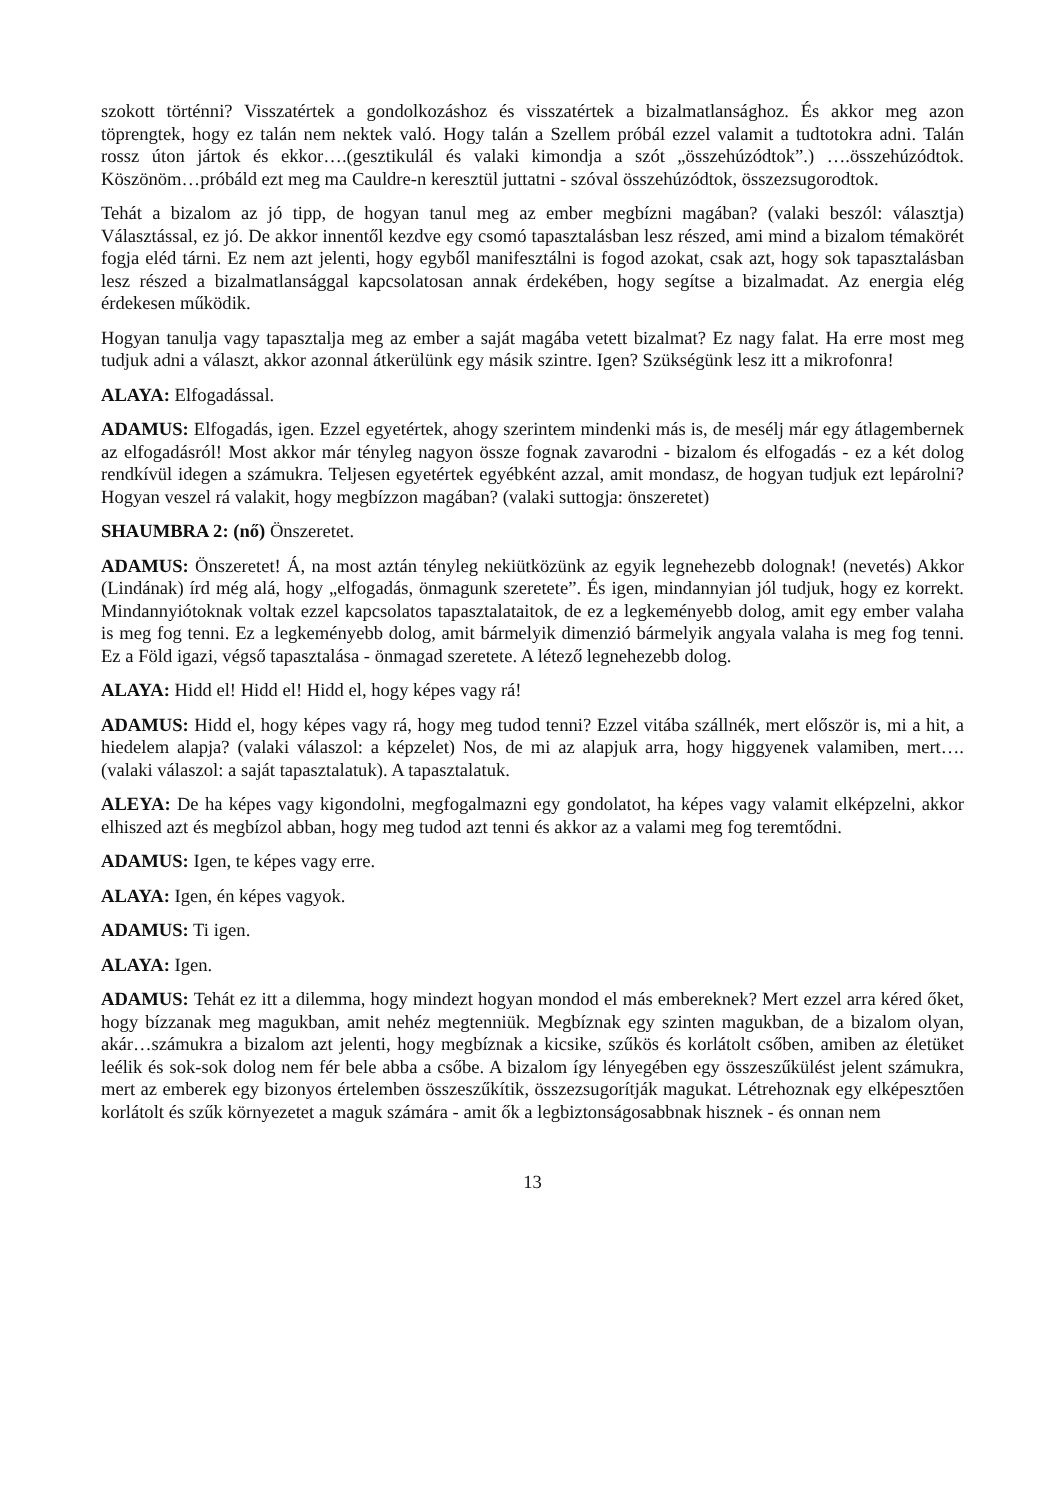szokott történni? Visszatértek a gondolkozáshoz és visszatértek a bizalmatlansághoz. És akkor meg azon töprengtek, hogy ez talán nem nektek való. Hogy talán a Szellem próbál ezzel valamit a tudtotokra adni. Talán rossz úton jártok és ekkor….(gesztikulál és valaki kimondja a szót „összehúzódtok”.) ….összehúzódtok. Köszönöm…próbáld ezt meg ma Cauldre-n keresztül juttatni - szóval összehúzódtok, összezsugorodtok.
Tehát a bizalom az jó tipp, de hogyan tanul meg az ember megbízni magában? (valaki beszól: választja) Választással, ez jó. De akkor innentől kezdve egy csomó tapasztalásban lesz részed, ami mind a bizalom témakörét fogja eléd tárni. Ez nem azt jelenti, hogy egyből manifesztálni is fogod azokat, csak azt, hogy sok tapasztalásban lesz részed a bizalmatlansággal kapcsolatosan annak érdekében, hogy segítse a bizalmadat. Az energia elég érdekesen működik.
Hogyan tanulja vagy tapasztalja meg az ember a saját magába vetett bizalmat? Ez nagy falat. Ha erre most meg tudjuk adni a választ, akkor azonnal átkerülünk egy másik szintre. Igen? Szükségünk lesz itt a mikrofonra!
ALAYA: Elfogadással.
ADAMUS: Elfogadás, igen. Ezzel egyetértek, ahogy szerintem mindenki más is, de mesélj már egy átlagembernek az elfogadásról! Most akkor már tényleg nagyon össze fognak zavarodni - bizalom és elfogadás - ez a két dolog rendkívül idegen a számukra. Teljesen egyetértek egyébként azzal, amit mondasz, de hogyan tudjuk ezt lepárolni? Hogyan veszel rá valakit, hogy megbízzon magában? (valaki suttogja: önszeretet)
SHAUMBRA 2: (nő) Önszeretet.
ADAMUS: Önszeretet! Á, na most aztán tényleg nekiütközünk az egyik legnehezebb dolognak! (nevetés) Akkor (Lindának) írd még alá, hogy „elfogadás, önmagunk szeretete”. És igen, mindannyian jól tudjuk, hogy ez korrekt. Mindannyiótoknak voltak ezzel kapcsolatos tapasztalataitok, de ez a legkeményebb dolog, amit egy ember valaha is meg fog tenni. Ez a legkeményebb dolog, amit bármelyik dimenzió bármelyik angyala valaha is meg fog tenni. Ez a Föld igazi, végső tapasztalása - önmagad szeretete. A létező legnehezebb dolog.
ALAYA: Hidd el! Hidd el! Hidd el, hogy képes vagy rá!
ADAMUS: Hidd el, hogy képes vagy rá, hogy meg tudod tenni? Ezzel vitába szállnék, mert először is, mi a hit, a hiedelem alapja? (valaki válaszol: a képzelet) Nos, de mi az alapjuk arra, hogy higgyenek valamiben, mert….(valaki válaszol: a saját tapasztalatuk). A tapasztalatuk.
ALEYA: De ha képes vagy kigondolni, megfogalmazni egy gondolatot, ha képes vagy valamit elképzelni, akkor elhiszed azt és megbízol abban, hogy meg tudod azt tenni és akkor az a valami meg fog teremtődni.
ADAMUS: Igen, te képes vagy erre.
ALAYA: Igen, én képes vagyok.
ADAMUS: Ti igen.
ALAYA: Igen.
ADAMUS: Tehát ez itt a dilemma, hogy mindezt hogyan mondod el más embereknek? Mert ezzel arra kéred őket, hogy bízzanak meg magukban, amit nehéz megtenniük. Megbíznak egy szinten magukban, de a bizalom olyan, akár…számukra a bizalom azt jelenti, hogy megbíznak a kicsike, szűkös és korlátolt csőben, amiben az életüket leélik és sok-sok dolog nem fér bele abba a csőbe. A bizalom így lényegében egy összeszűkülést jelent számukra, mert az emberek egy bizonyos értelemben összeszűkítik, összezsugorítják magukat. Létrehoznak egy elképesztően korlátolt és szűk környezetet a maguk számára - amit ők a legbiztonságosabbnak hisznek - és onnan nem
13